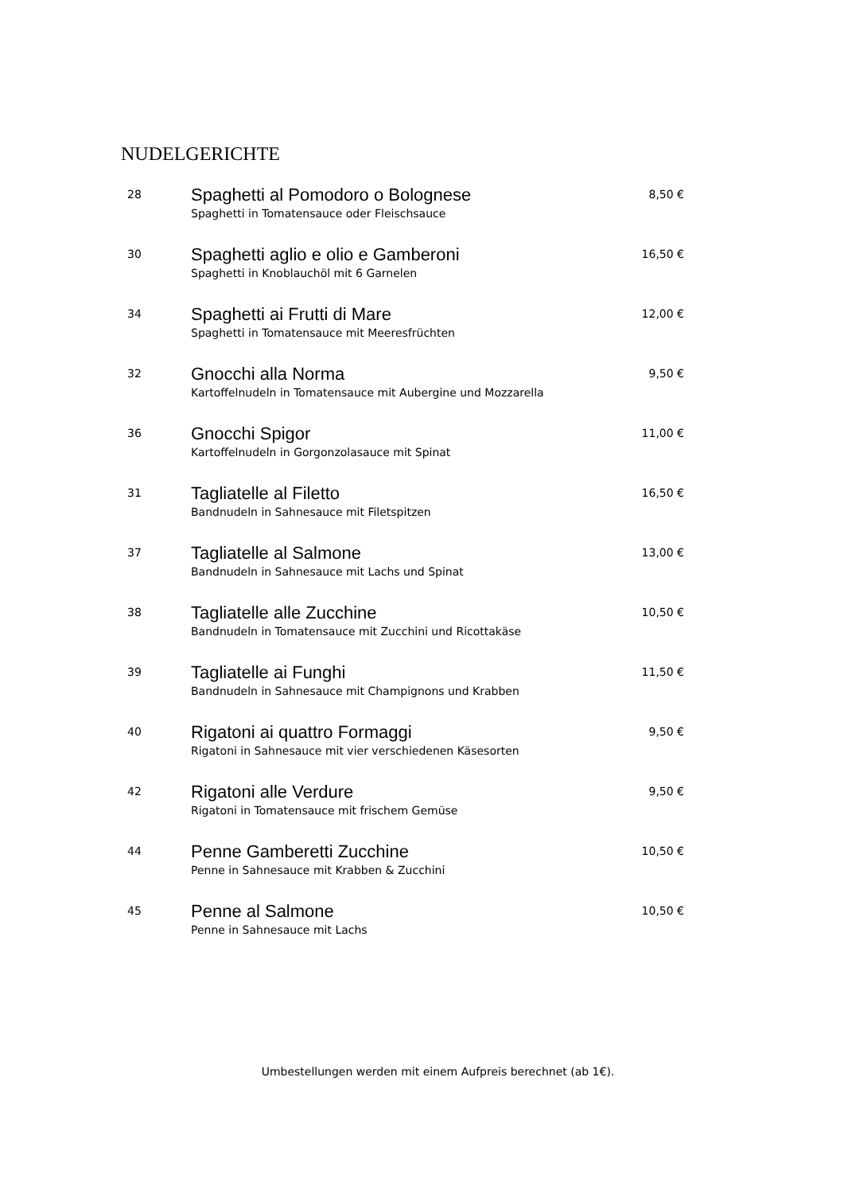NUDELGERICHTE
| 28 | Spaghetti al Pomodoro o Bolognese Spaghetti in Tomatensauce oder Fleischsauce | 8,50 € |
| 30 | Spaghetti aglio e olio e Gamberoni Spaghetti in Knoblauchöl mit 6 Garnelen | 16,50 € |
| 34 | Spaghetti ai Frutti di Mare Spaghetti in Tomatensauce mit Meeresfrüchten | 12,00 € |
| 32 | Gnocchi alla Norma Kartoffelnudeln in Tomatensauce mit Aubergine und Mozzarella | 9,50 € |
| 36 | Gnocchi Spigor Kartoffelnudeln in Gorgonzolasauce mit Spinat | 11,00 € |
| 31 | Tagliatelle al Filetto Bandnudeln in Sahnesauce mit Filetspitzen | 16,50 € |
| 37 | Tagliatelle al Salmone Bandnudeln in Sahnesauce mit Lachs und Spinat | 13,00 € |
| 38 | Tagliatelle alle Zucchine Bandnudeln in Tomatensauce mit Zucchini und Ricottakäse | 10,50 € |
| 39 | Tagliatelle ai Funghi Bandnudeln in Sahnesauce mit Champignons und Krabben | 11,50 € |
| 40 | Rigatoni ai quattro Formaggi Rigatoni in Sahnesauce mit vier verschiedenen Käsesorten | 9,50 € |
| 42 | Rigatoni alle Verdure Rigatoni in Tomatensauce mit frischem Gemüse | 9,50 € |
| 44 | Penne Gamberetti Zucchine Penne in Sahnesauce mit Krabben & Zucchini | 10,50 € |
| 45 | Penne al Salmone Penne in Sahnesauce mit Lachs | 10,50 € |
Umbestellungen werden mit einem Aufpreis berechnet (ab 1€).